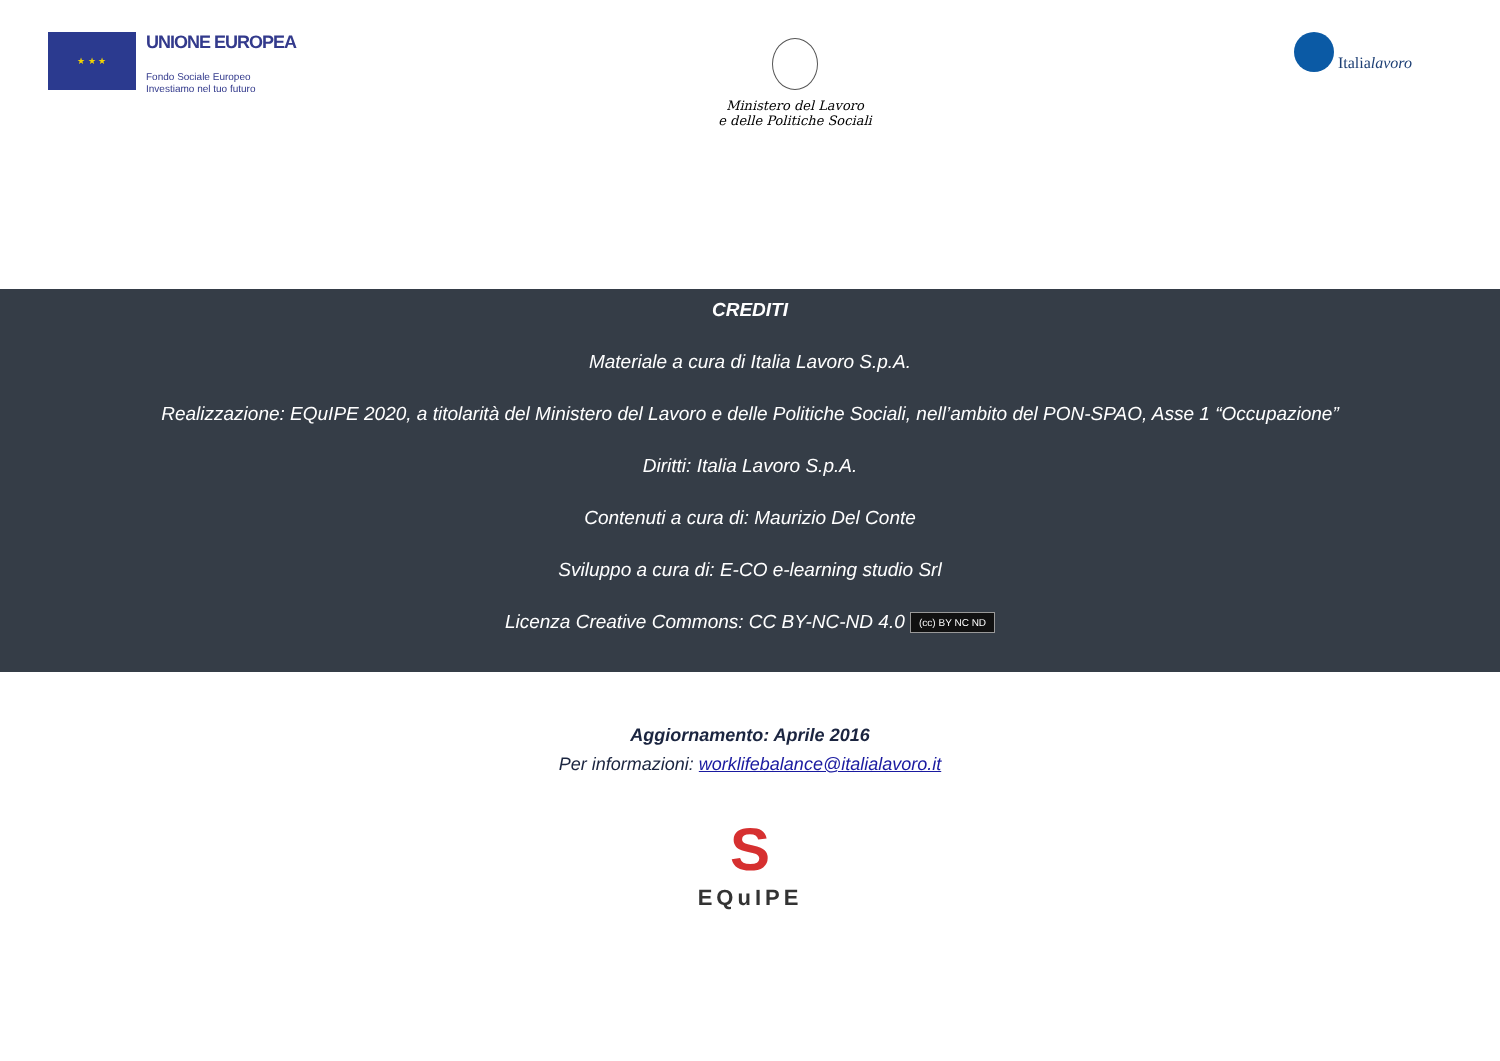★ ★ ★
UNIONE EUROPEA
Fondo Sociale Europeo
Investiamo nel tuo futuro
Ministero del Lavoro
e delle Politiche Sociali
Italialavoro
CREDITI
Materiale a cura di Italia Lavoro S.p.A.
Realizzazione: EQuIPE 2020, a titolarità del Ministero del Lavoro e delle Politiche Sociali, nell’ambito del PON-SPAO, Asse 1 “Occupazione”
Diritti: Italia Lavoro S.p.A.
Contenuti a cura di: Maurizio Del Conte
Sviluppo a cura di: E-CO e-learning studio Srl
Licenza Creative Commons: CC BY-NC-ND 4.0 (cc) BY NC ND
Aggiornamento: Aprile 2016
Per informazioni: worklifebalance@italialavoro.it
S
EQuIPE